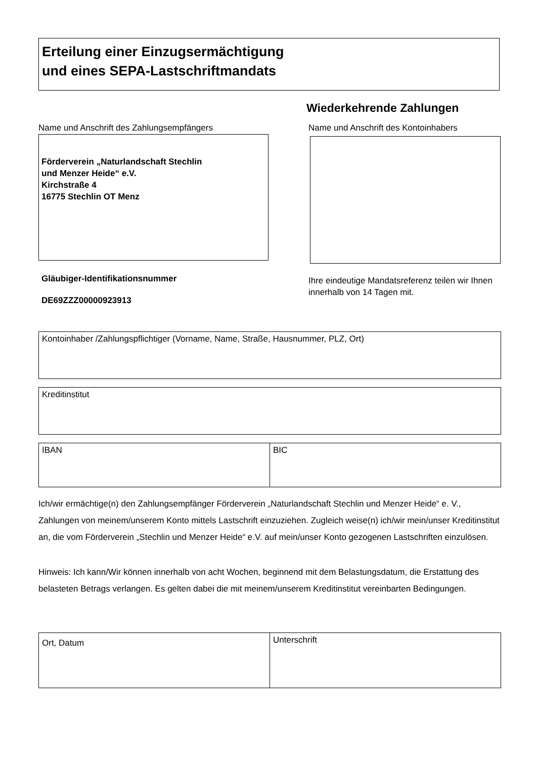Erteilung einer Einzugsermächtigung
und eines SEPA-Lastschriftmandats
Wiederkehrende Zahlungen
Name und Anschrift des Zahlungsempfängers
Förderverein „Naturlandschaft Stechlin
und Menzer Heide“ e.V.
Kirchstraße 4
16775 Stechlin OT Menz
Gläubiger-Identifikationsnummer
DE69ZZZ00000923913
Name und Anschrift des Kontoinhabers
Ihre eindeutige Mandatsreferenz teilen wir Ihnen innerhalb von 14 Tagen mit.
| Kontoinhaber /Zahlungspflichtiger (Vorname, Name, Straße, Hausnummer, PLZ, Ort) |
| Kreditinstitut |
| IBAN | BIC |
Ich/wir ermächtige(n) den Zahlungsempfänger Förderverein „Naturlandschaft Stechlin und Menzer Heide“ e. V., Zahlungen von meinem/unserem Konto mittels Lastschrift einzuziehen. Zugleich weise(n) ich/wir mein/unser Kreditinstitut an, die vom Förderverein „Stechlin und Menzer Heide“ e.V. auf mein/unser Konto gezogenen Lastschriften einzulösen.
Hinweis: Ich kann/Wir können innerhalb von acht Wochen, beginnend mit dem Belastungsdatum, die Erstattung des belasteten Betrags verlangen. Es gelten dabei die mit meinem/unserem Kreditinstitut vereinbarten Bedingungen.
| Ort, Datum | Unterschrift |